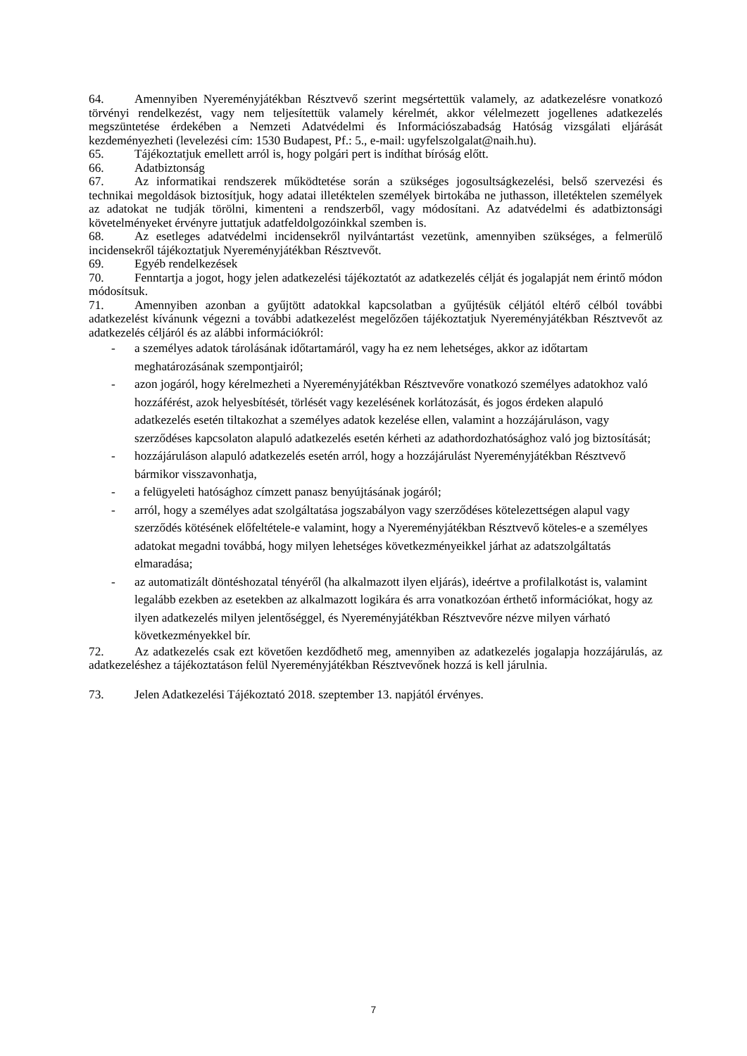64. Amennyiben Nyereményjátékban Résztvevő szerint megsértettük valamely, az adatkezelésre vonatkozó törvényi rendelkezést, vagy nem teljesítettük valamely kérelmét, akkor vélelmezett jogellenes adatkezelés megszüntetése érdekében a Nemzeti Adatvédelmi és Információszabadság Hatóság vizsgálati eljárását kezdeményezheti (levelezési cím: 1530 Budapest, Pf.: 5., e-mail: ugyfelszolgalat@naih.hu).
65. Tájékoztatjuk emellett arról is, hogy polgári pert is indíthat bíróság előtt.
66. Adatbiztonság
67. Az informatikai rendszerek működtetése során a szükséges jogosultságkezelési, belső szervezési és technikai megoldások biztosítjuk, hogy adatai illetéktelen személyek birtokába ne juthasson, illetéktelen személyek az adatokat ne tudják törölni, kimenteni a rendszerből, vagy módosítani. Az adatvédelmi és adatbiztonsági követelményeket érvényre juttatjuk adatfeldolgozóinkkal szemben is.
68. Az esetleges adatvédelmi incidensekről nyilvántartást vezetünk, amennyiben szükséges, a felmerülő incidensekről tájékoztatjuk Nyereményjátékban Résztvevőt.
69. Egyéb rendelkezések
70. Fenntartja a jogot, hogy jelen adatkezelési tájékoztatót az adatkezelés célját és jogalapját nem érintő módon módosítsuk.
71. Amennyiben azonban a gyűjtött adatokkal kapcsolatban a gyűjtésük céljától eltérő célból további adatkezelést kívánunk végezni a további adatkezelést megelőzően tájékoztatjuk Nyereményjátékban Résztvevőt az adatkezelés céljáról és az alábbi információkról:
- a személyes adatok tárolásának időtartamáról, vagy ha ez nem lehetséges, akkor az időtartam meghatározásának szempontjairól;
- azon jogáról, hogy kérelmezheti a Nyereményjátékban Résztvevőre vonatkozó személyes adatokhoz való hozzáférést, azok helyesbítését, törlését vagy kezelésének korlátozását, és jogos érdeken alapuló adatkezelés esetén tiltakozhat a személyes adatok kezelése ellen, valamint a hozzájáruláson, vagy szerződéses kapcsolaton alapuló adatkezelés esetén kérheti az adathordozhatósághoz való jog biztosítását;
- hozzájáruláson alapuló adatkezelés esetén arról, hogy a hozzájárulást Nyereményjátékban Résztvevő bármikor visszavonhatja,
- a felügyeleti hatósághoz címzett panasz benyújtásának jogáról;
- arról, hogy a személyes adat szolgáltatása jogszabályon vagy szerződéses kötelezettségen alapul vagy szerződés kötésének előfeltétele-e valamint, hogy a Nyereményjátékban Résztvevő köteles-e a személyes adatokat megadni továbbá, hogy milyen lehetséges következményeikkel járhat az adatszolgáltatás elmaradása;
- az automatizált döntéshozatal tényéről (ha alkalmazott ilyen eljárás), ideértve a profilalkotást is, valamint legalább ezekben az esetekben az alkalmazott logikára és arra vonatkozóan érthető információkat, hogy az ilyen adatkezelés milyen jelentőséggel, és Nyereményjátékban Résztvevőre nézve milyen várható következményekkel bír.
72. Az adatkezelés csak ezt követően kezdődhető meg, amennyiben az adatkezelés jogalapja hozzájárulás, az adatkezeléshez a tájékoztatáson felül Nyereményjátékban Résztvevőnek hozzá is kell járulnia.
73. Jelen Adatkezelési Tájékoztató 2018. szeptember 13. napjától érvényes.
7